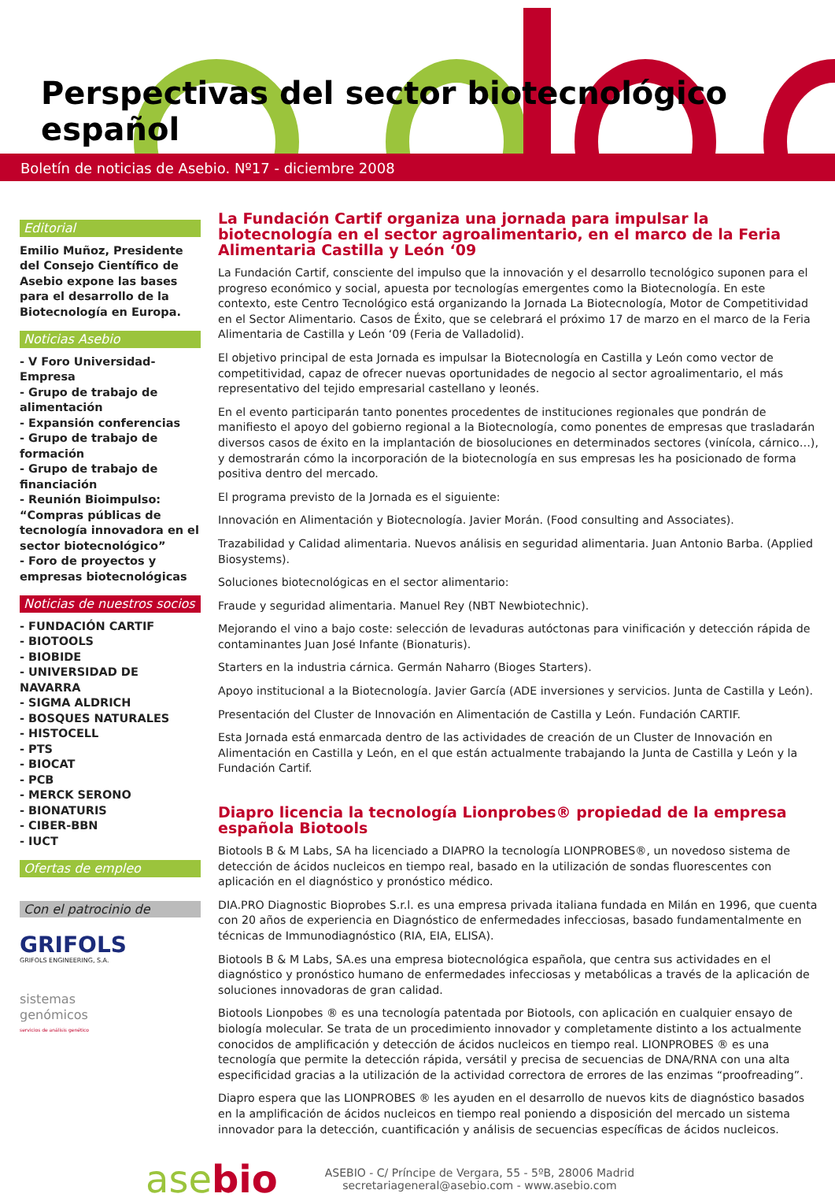Perspectivas del sector biotecnológico español
Boletín de noticias de Asebio. Nº17 - diciembre 2008
Editorial
Emilio Muñoz, Presidente del Consejo Científico de Asebio expone las bases para el desarrollo de la Biotecnología en Europa.
Noticias Asebio
- V Foro Universidad-Empresa
- Grupo de trabajo de alimentación
- Expansión conferencias
- Grupo de trabajo de formación
- Grupo de trabajo de financiación
- Reunión Bioimpulso: “Compras públicas de tecnología innovadora en el sector biotecnológico”
- Foro de proyectos y empresas biotecnológicas
Noticias de nuestros socios
- FUNDACIÓN CARTIF
- BIOTOOLS
- BIOBIDE
- UNIVERSIDAD DE NAVARRA
- SIGMA ALDRICH
- BOSQUES NATURALES
- HISTOCELL
- PTS
- BIOCAT
- PCB
- MERCK SERONO
- BIONATURIS
- CIBER-BBN
- IUCT
Ofertas de empleo
Con el patrocinio de
GRIFOLS
GRIFOLS ENGINEERING, S.A.
sistemas
genómicos
servicios de análisis genético
La Fundación Cartif organiza una jornada para impulsar la biotecnología en el sector agroalimentario, en el marco de la Feria Alimentaria Castilla y León ‘09
La Fundación Cartif, consciente del impulso que la innovación y el desarrollo tecnológico suponen para el progreso económico y social, apuesta por tecnologías emergentes como la Biotecnología. En este contexto, este Centro Tecnológico está organizando la Jornada La Biotecnología, Motor de Competitividad en el Sector Alimentario. Casos de Éxito, que se celebrará el próximo 17 de marzo en el marco de la Feria Alimentaria de Castilla y León ‘09 (Feria de Valladolid).
El objetivo principal de esta Jornada es impulsar la Biotecnología en Castilla y León como vector de competitividad, capaz de ofrecer nuevas oportunidades de negocio al sector agroalimentario, el más representativo del tejido empresarial castellano y leonés.
En el evento participarán tanto ponentes procedentes de instituciones regionales que pondrán de manifiesto el apoyo del gobierno regional a la Biotecnología, como ponentes de empresas que trasladarán diversos casos de éxito en la implantación de biosoluciones en determinados sectores (vinícola, cárnico…), y demostrarán cómo la incorporación de la biotecnología en sus empresas les ha posicionado de forma positiva dentro del mercado.
El programa previsto de la Jornada es el siguiente:
Innovación en Alimentación y Biotecnología. Javier Morán. (Food consulting and Associates).
Trazabilidad y Calidad alimentaria. Nuevos análisis en seguridad alimentaria. Juan Antonio Barba. (Applied Biosystems).
Soluciones biotecnológicas en el sector alimentario:
Fraude y seguridad alimentaria. Manuel Rey (NBT Newbiotechnic).
Mejorando el vino a bajo coste: selección de levaduras autóctonas para vinificación y detección rápida de contaminantes Juan José Infante (Bionaturis).
Starters en la industria cárnica. Germán Naharro (Bioges Starters).
Apoyo institucional a la Biotecnología. Javier García (ADE inversiones y servicios. Junta de Castilla y León).
Presentación del Cluster de Innovación en Alimentación de Castilla y León. Fundación CARTIF.
Esta Jornada está enmarcada dentro de las actividades de creación de un Cluster de Innovación en Alimentación en Castilla y León, en el que están actualmente trabajando la Junta de Castilla y León y la Fundación Cartif.
Diapro licencia la tecnología Lionprobes® propiedad de la empresa española Biotools
Biotools B & M Labs, SA ha licenciado a DIAPRO la tecnología LIONPROBES®, un novedoso sistema de detección de ácidos nucleicos en tiempo real, basado en la utilización de sondas fluorescentes con aplicación en el diagnóstico y pronóstico médico.
DIA.PRO Diagnostic Bioprobes S.r.l. es una empresa privada italiana fundada en Milán en 1996, que cuenta con 20 años de experiencia en Diagnóstico de enfermedades infecciosas, basado fundamentalmente en técnicas de Immunodiagnóstico (RIA, EIA, ELISA).
Biotools B & M Labs, SA.es una empresa biotecnológica española, que centra sus actividades en el diagnóstico y pronóstico humano de enfermedades infecciosas y metabólicas a través de la aplicación de soluciones innovadoras de gran calidad.
Biotools Lionpobes ® es una tecnología patentada por Biotools, con aplicación en cualquier ensayo de biología molecular. Se trata de un procedimiento innovador y completamente distinto a los actualmente conocidos de amplificación y detección de ácidos nucleicos en tiempo real. LIONPROBES ® es una tecnología que permite la detección rápida, versátil y precisa de secuencias de DNA/RNA con una alta especificidad gracias a la utilización de la actividad correctora de errores de las enzimas “proofreading”.
Diapro espera que las LIONPROBES ® les ayuden en el desarrollo de nuevos kits de diagnóstico basados en la amplificación de ácidos nucleicos en tiempo real poniendo a disposición del mercado un sistema innovador para la detección, cuantificación y análisis de secuencias específicas de ácidos nucleicos.
asebio
ASEBIO - C/ Príncipe de Vergara, 55 - 5ºB, 28006 Madrid
secretariageneral@asebio.com - www.asebio.com